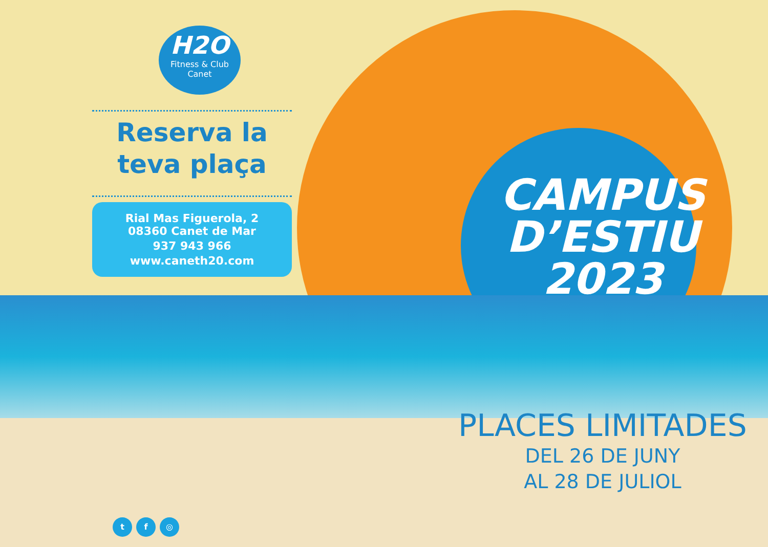H2O
Fitness & Club
Canet
Reserva la teva plaça
Rial Mas Figuerola, 2
08360 Canet de Mar
937 943 966
www.caneth20.com
t f ◎
CAMPUS
D’ESTIU
2023
PLACES LIMITADES
DEL 26 DE JUNY
AL 28 DE JULIOL